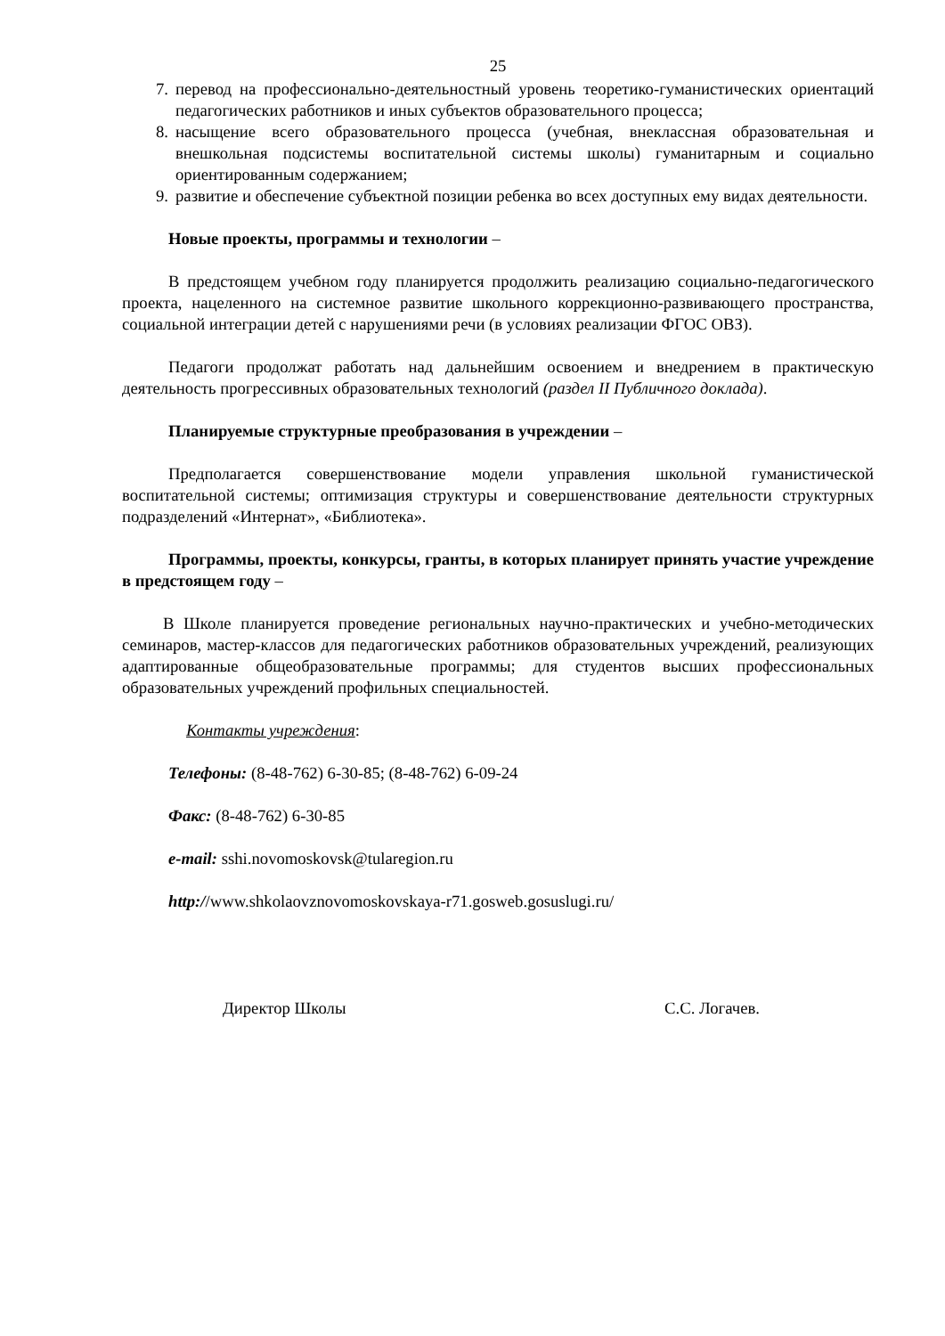25
7. перевод на профессионально-деятельностный уровень теоретико-гуманистических ориентаций педагогических работников и иных субъектов образовательного процесса;
8. насыщение всего образовательного процесса (учебная, внеклассная образовательная и внешкольная подсистемы воспитательной системы школы) гуманитарным и социально ориентированным содержанием;
9. развитие и обеспечение субъектной позиции ребенка во всех доступных ему видах деятельности.
Новые проекты, программы и технологии –
В предстоящем учебном году планируется продолжить реализацию социально-педагогического проекта, нацеленного на системное развитие школьного коррекционно-развивающего пространства, социальной интеграции детей с нарушениями речи (в условиях реализации ФГОС ОВЗ).
Педагоги продолжат работать над дальнейшим освоением и внедрением в практическую деятельность прогрессивных образовательных технологий (раздел II Публичного доклада).
Планируемые структурные преобразования в учреждении –
Предполагается совершенствование модели управления школьной гуманистической воспитательной системы; оптимизация структуры и совершенствование деятельности структурных подразделений «Интернат», «Библиотека».
Программы, проекты, конкурсы, гранты, в которых планирует принять участие учреждение в предстоящем году –
В Школе планируется проведение региональных научно-практических и учебно-методических семинаров, мастер-классов для педагогических работников образовательных учреждений, реализующих адаптированные общеобразовательные программы; для студентов высших профессиональных образовательных учреждений профильных специальностей.
Контакты учреждения:
Телефоны: (8-48-762) 6-30-85; (8-48-762) 6-09-24
Факс: (8-48-762) 6-30-85
e-mail: sshi.novomoskovsk@tularegion.ru
http://www.shkolaovznovomoskovskaya-r71.gosweb.gosuslugi.ru/
Директор Школы С.С. Логачев.